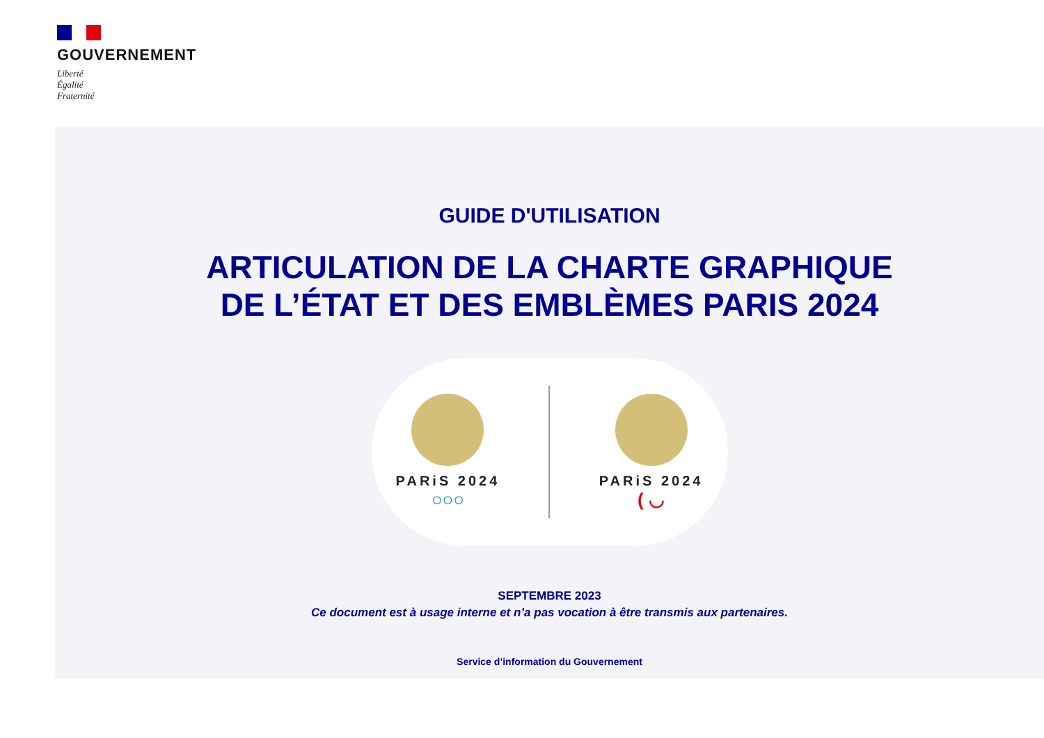GOUVERNEMENT
Liberté
Égalité
Fraternité
GUIDE D'UTILISATION
ARTICULATION DE LA CHARTE GRAPHIQUE
DE L’ÉTAT ET DES EMBLÈMES PARIS 2024
PARiS 2024
○○○
PARiS 2024
( ◡
SEPTEMBRE 2023
Ce document est à usage interne et n’a pas vocation à être transmis aux partenaires.
Service d’information du Gouvernement